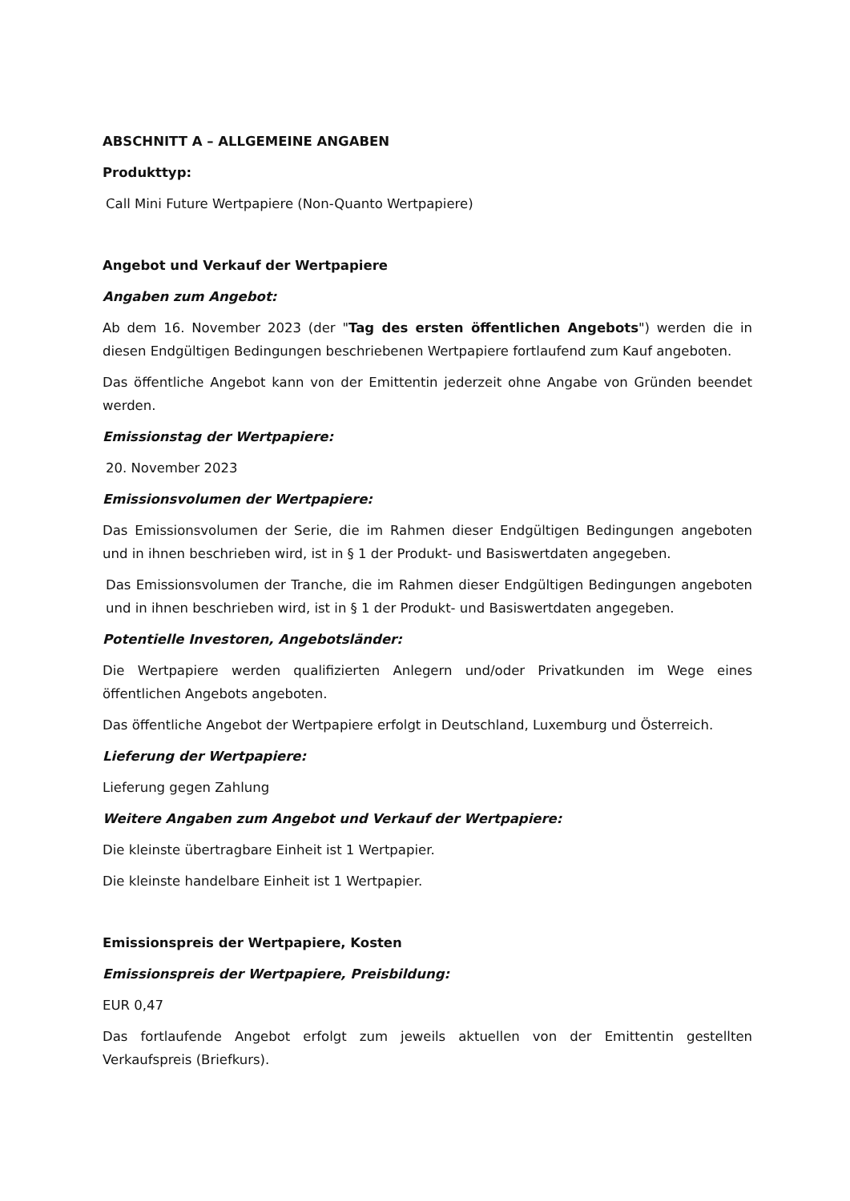ABSCHNITT A – ALLGEMEINE ANGABEN
Produkttyp:
Call Mini Future Wertpapiere (Non-Quanto Wertpapiere)
Angebot und Verkauf der Wertpapiere
Angaben zum Angebot:
Ab dem 16. November 2023 (der "Tag des ersten öffentlichen Angebots") werden die in diesen Endgültigen Bedingungen beschriebenen Wertpapiere fortlaufend zum Kauf angeboten.
Das öffentliche Angebot kann von der Emittentin jederzeit ohne Angabe von Gründen beendet werden.
Emissionstag der Wertpapiere:
20. November 2023
Emissionsvolumen der Wertpapiere:
Das Emissionsvolumen der Serie, die im Rahmen dieser Endgültigen Bedingungen angeboten und in ihnen beschrieben wird, ist in § 1 der Produkt- und Basiswertdaten angegeben.
Das Emissionsvolumen der Tranche, die im Rahmen dieser Endgültigen Bedingungen angeboten und in ihnen beschrieben wird, ist in § 1 der Produkt- und Basiswertdaten angegeben.
Potentielle Investoren, Angebotsländer:
Die Wertpapiere werden qualifizierten Anlegern und/oder Privatkunden im Wege eines öffentlichen Angebots angeboten.
Das öffentliche Angebot der Wertpapiere erfolgt in Deutschland, Luxemburg und Österreich.
Lieferung der Wertpapiere:
Lieferung gegen Zahlung
Weitere Angaben zum Angebot und Verkauf der Wertpapiere:
Die kleinste übertragbare Einheit ist 1 Wertpapier.
Die kleinste handelbare Einheit ist 1 Wertpapier.
Emissionspreis der Wertpapiere, Kosten
Emissionspreis der Wertpapiere, Preisbildung:
EUR 0,47
Das fortlaufende Angebot erfolgt zum jeweils aktuellen von der Emittentin gestellten Verkaufspreis (Briefkurs).